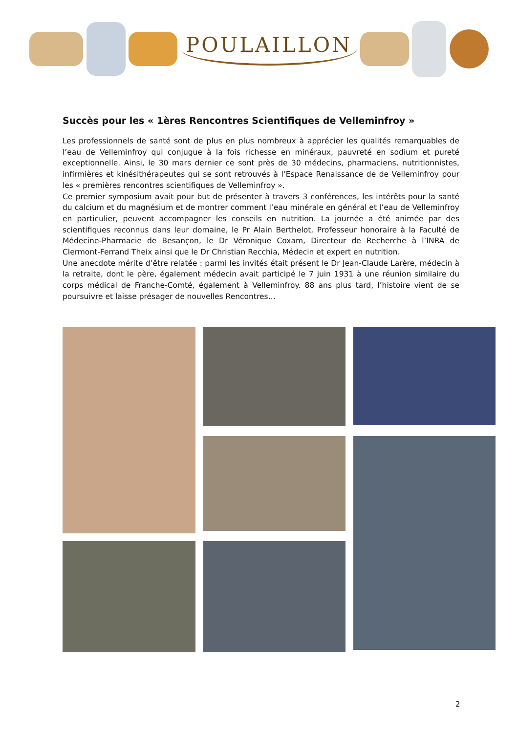POULAILLON
Succès pour les « 1ères Rencontres Scientifiques de Velleminfroy »
Les professionnels de santé sont de plus en plus nombreux à apprécier les qualités remarquables de l’eau de Velleminfroy qui conjugue à la fois richesse en minéraux, pauvreté en sodium et pureté exceptionnelle. Ainsi, le 30 mars dernier ce sont près de 30 médecins, pharmaciens, nutritionnistes, infirmières et kinésithérapeutes qui se sont retrouvés à l’Espace Renaissance de de Velleminfroy pour les « premières rencontres scientifiques de Velleminfroy ».
Ce premier symposium avait pour but de présenter à travers 3 conférences, les intérêts pour la santé du calcium et du magnésium et de montrer comment l’eau minérale en général et l’eau de Velleminfroy en particulier, peuvent accompagner les conseils en nutrition. La journée a été animée par des scientifiques reconnus dans leur domaine, le Pr Alain Berthelot, Professeur honoraire à la Faculté de Médecine-Pharmacie de Besançon, le Dr Véronique Coxam, Directeur de Recherche à l’INRA de Clermont-Ferrand Theix ainsi que le Dr Christian Recchia, Médecin et expert en nutrition.
Une anecdote mérite d’être relatée : parmi les invités était présent le Dr Jean-Claude Larère, médecin à la retraite, dont le père, également médecin avait participé le 7 juin 1931 à une réunion similaire du corps médical de Franche-Comté, également à Velleminfroy. 88 ans plus tard, l’histoire vient de se poursuivre et laisse présager de nouvelles Rencontres…
2